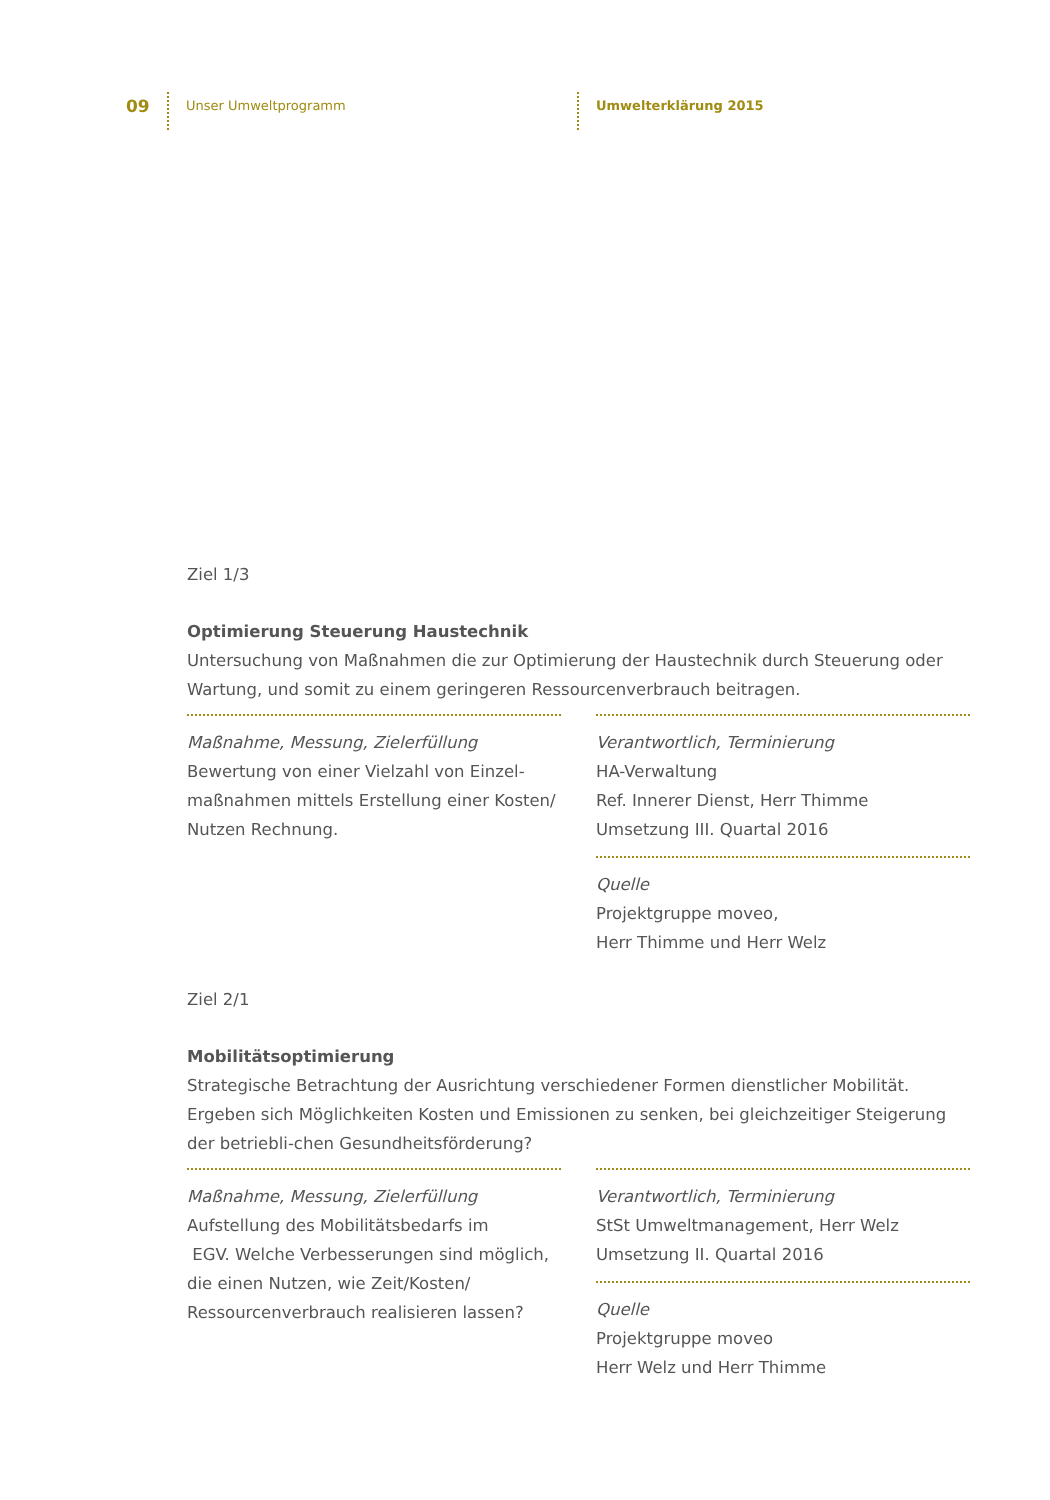09 Unser Umweltprogramm Umwelterklärung 2015
Ziel 1/3
Optimierung Steuerung Haustechnik
Untersuchung von Maßnahmen die zur Optimierung der Haustechnik durch Steuerung oder Wartung, und somit zu einem geringeren Ressourcenverbrauch beitragen.
Maßnahme, Messung, Zielerfüllung
Bewertung von einer Vielzahl von Einzel-
maßnahmen mittels Erstellung einer Kosten/
Nutzen Rechnung.
Verantwortlich, Terminierung
HA-Verwaltung
Ref. Innerer Dienst, Herr Thimme
Umsetzung III. Quartal 2016
Quelle
Projektgruppe moveo,
Herr Thimme und Herr Welz
Ziel 2/1
Mobilitätsoptimierung
Strategische Betrachtung der Ausrichtung verschiedener Formen dienstlicher Mobilität. Ergeben sich Möglichkeiten Kosten und Emissionen zu senken, bei gleichzeitiger Steigerung der betriebli-chen Gesundheitsförderung?
Maßnahme, Messung, Zielerfüllung
Aufstellung des Mobilitätsbedarfs im
EGV. Welche Verbesserungen sind möglich,
die einen Nutzen, wie Zeit/Kosten/
Ressourcenverbrauch realisieren lassen?
Verantwortlich, Terminierung
StSt Umweltmanagement, Herr Welz
Umsetzung II. Quartal 2016
Quelle
Projektgruppe moveo
Herr Welz und Herr Thimme